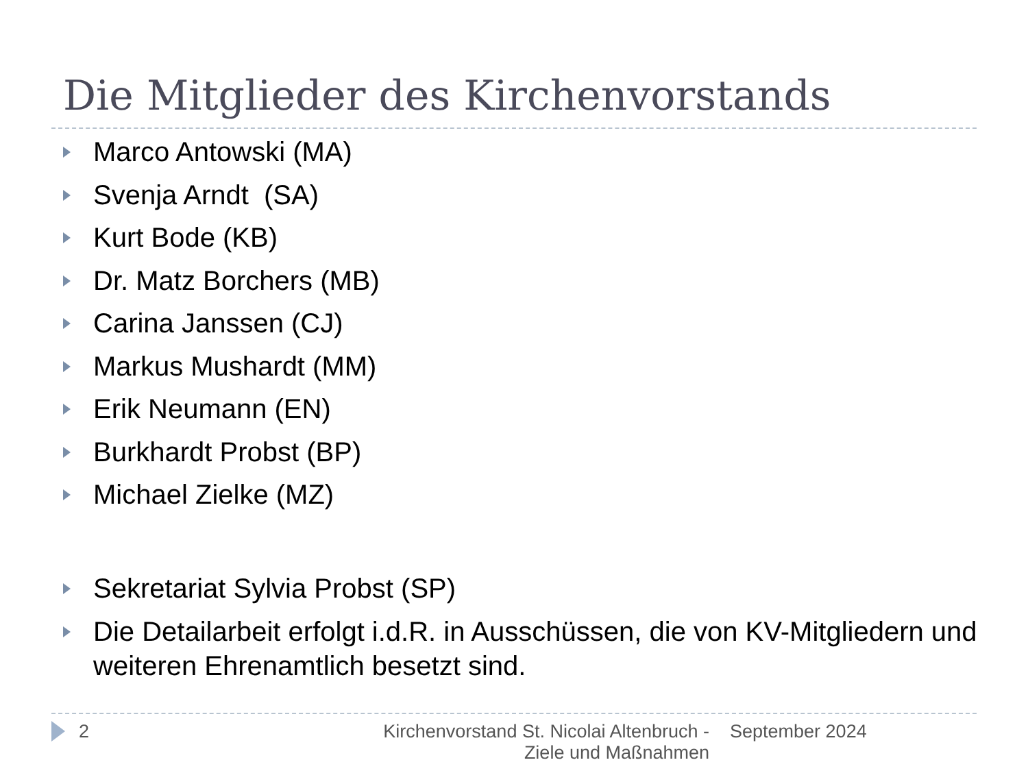Die Mitglieder des Kirchenvorstands
Marco Antowski (MA)
Svenja Arndt (SA)
Kurt Bode (KB)
Dr. Matz Borchers (MB)
Carina Janssen (CJ)
Markus Mushardt (MM)
Erik Neumann (EN)
Burkhardt Probst (BP)
Michael Zielke (MZ)
Sekretariat Sylvia Probst (SP)
Die Detailarbeit erfolgt i.d.R. in Ausschüssen, die von KV-Mitgliedern und weiteren Ehrenamtlich besetzt sind.
2 Kirchenvorstand St. Nicolai Altenbruch - Ziele und Maßnahmen
September 2024